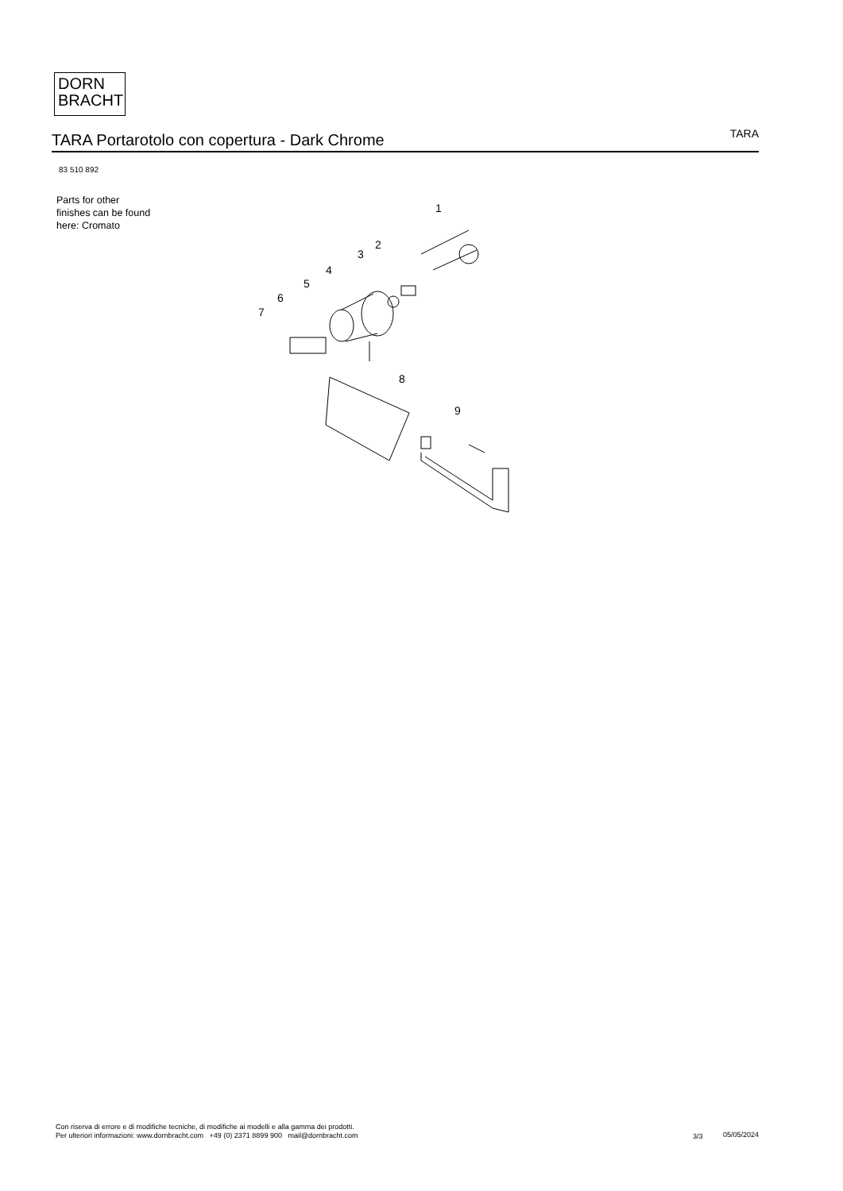DORN
BRACHT
TARA Portarotolo con copertura - Dark Chrome
TARA
83 510 892
Parts for other
finishes can be found
here: Cromato
1
2
3
4
5
6
7
8
9
Con riserva di errore e di modifiche tecniche, di modifiche ai modelli e alla gamma dei prodotti.
Per ulteriori informazioni: www.dornbracht.com +49 (0) 2371 8899 900 mail@dornbracht.com
3/3 05/05/2024